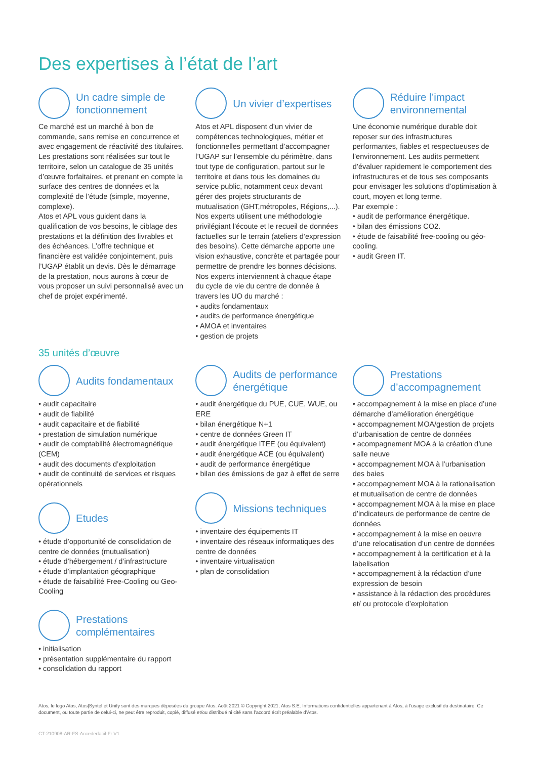Des expertises à l’état de l’art
Un cadre simple de fonctionnement
Ce marché est un marché à bon de commande, sans remise en concurrence et avec engagement de réactivité des titulaires.
Les prestations sont réalisées sur tout le territoire, selon un catalogue de 35 unités d’œuvre forfaitaires. et prenant en compte la surface des centres de données et la complexité de l’étude (simple, moyenne, complexe).
Atos et APL vous guident dans la qualification de vos besoins, le ciblage des prestations et la définition des livrables et des échéances. L’offre technique et financière est validée conjointement, puis l’UGAP établit un devis. Dès le démarrage de la prestation, nous aurons à cœur de vous proposer un suivi personnalisé avec un chef de projet expérimenté.
Un vivier d’expertises
Atos et APL disposent d’un vivier de compétences technologiques, métier et fonctionnelles permettant d’accompagner l’UGAP sur l’ensemble du périmètre, dans tout type de configuration, partout sur le territoire et dans tous les domaines du service public, notamment ceux devant gérer des projets structurants de mutualisation (GHT,métropoles, Régions,...). Nos experts utilisent une méthodologie privilégiant l’écoute et le recueil de données factuelles sur le terrain (ateliers d’expression des besoins). Cette démarche apporte une vision exhaustive, concrète et partagée pour permettre de prendre les bonnes décisions. Nos experts interviennent à chaque étape du cycle de vie du centre de donnée à travers les UO du marché :
• audits fondamentaux
• audits de performance énergétique
• AMOA et inventaires
• gestion de projets
Réduire l’impact environnemental
Une économie numérique durable doit reposer sur des infrastructures performantes, fiables et respectueuses de l’environnement. Les audits permettent d’évaluer rapidement le comportement des infrastructures et de tous ses composants pour envisager les solutions d’optimisation à court, moyen et long terme.
Par exemple :
• audit de performance énergétique.
• bilan des émissions CO2.
• étude de faisabilité free-cooling ou géo-cooling.
• audit Green IT.
35 unités d’œuvre
Audits fondamentaux
• audit capacitaire
• audit de fiabilité
• audit capacitaire et de fiabilité
• prestation de simulation numérique
• audit de comptabilité électromagnétique (CEM)
• audit des documents d’exploitation
• audit de continuité de services et risques opérationnels
Etudes
• étude d’opportunité de consolidation de centre de données (mutualisation)
• étude d’hébergement / d’infrastructure
• étude d’implantation géographique
• étude de faisabilité Free-Cooling ou Geo-Cooling
Prestations complémentaires
• initialisation
• présentation supplémentaire du rapport
• consolidation du rapport
Audits de performance énergétique
• audit énergétique du PUE, CUE, WUE, ou ERE
• bilan énergétique N+1
• centre de données Green IT
• audit énergétique ITEE (ou équivalent)
• audit énergétique ACE (ou équivalent)
• audit de performance énergétique
• bilan des émissions de gaz à effet de serre
Missions techniques
• inventaire des équipements IT
• inventaire des réseaux informatiques des centre de données
• inventaire virtualisation
• plan de consolidation
Prestations d’accompagnement
• accompagnement à la mise en place d’une démarche d’amélioration énergétique
• accompagnement MOA/gestion de projets d’urbanisation de centre de données
• acompagnement MOA à la création d’une salle neuve
• accompagnement MOA à l’urbanisation des baies
• accompagnement MOA à la rationalisation et mutualisation de centre de données
• accompagnement MOA à la mise en place d’indicateurs de performance de centre de données
• accompagnement à la mise en oeuvre d’une relocatisation d’un centre de données
• accompagnement à la certification et à la labelisation
• accompagnement à la rédaction d’une expression de besoin
• assistance à la rédaction des procédures et/ ou protocole d’exploitation
Atos, le logo Atos, Atos|Syntel et Unify sont des marques déposées du groupe Atos. Août 2021 © Copyright 2021, Atos S.E. Informations confidentielles appartenant à Atos, à l’usage exclusif du destinataire. Ce document, ou toute partie de celui-ci, ne peut être reproduit, copié, diffusé et/ou distribué ni cité sans l’accord écrit préalable d’Atos.
CT-210908-AR-FS-Accederfacil-Fr V1